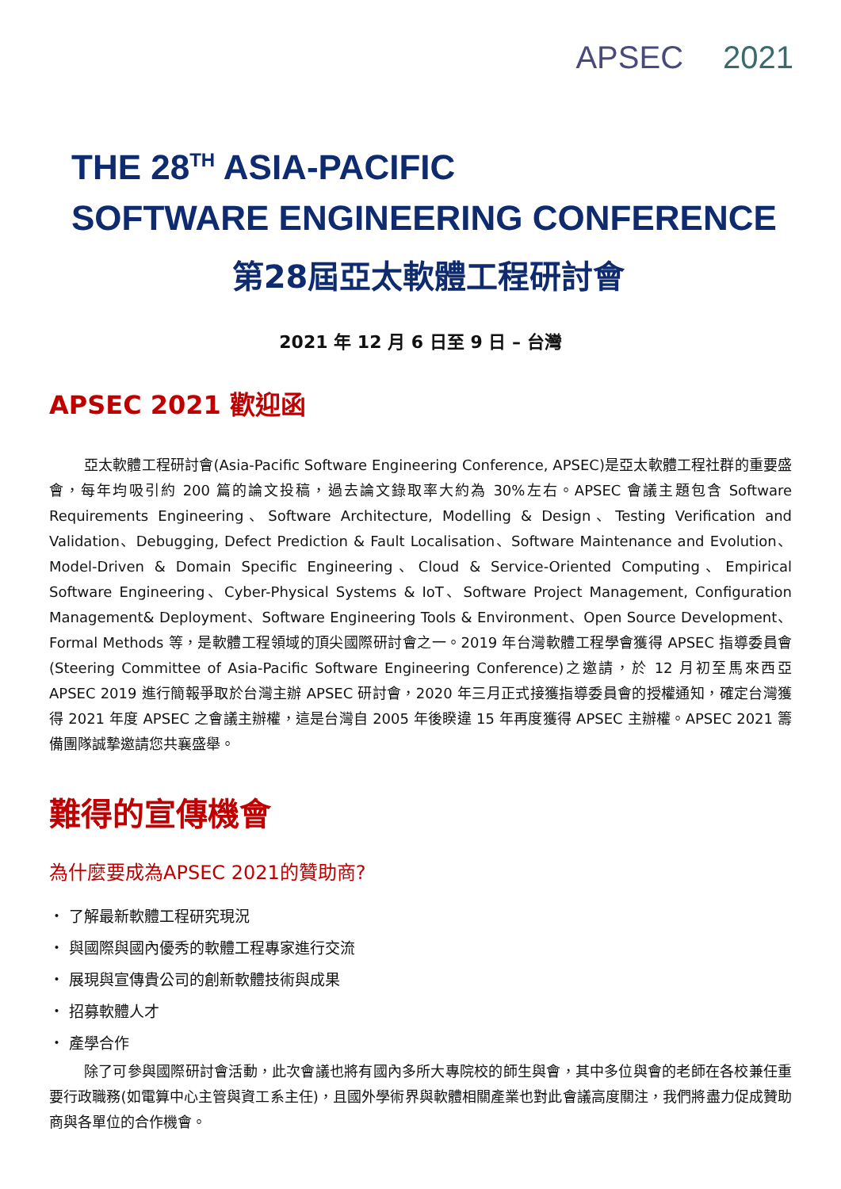APSEC 2021
THE 28<sup>TH</sup> ASIA-PACIFIC
SOFTWARE ENGINEERING CONFERENCE
第28屆亞太軟體工程研討會
2021 年 12 月 6 日至 9 日 – 台灣
APSEC 2021 歡迎函
亞太軟體工程研討會(Asia-Pacific Software Engineering Conference, APSEC)是亞太軟體工程社群的重要盛會，每年均吸引約 200 篇的論文投稿，過去論文錄取率大約為 30%左右。APSEC 會議主題包含 Software Requirements Engineering、Software Architecture, Modelling & Design、Testing Verification and Validation、Debugging, Defect Prediction & Fault Localisation、Software Maintenance and Evolution、Model-Driven & Domain Specific Engineering、Cloud & Service-Oriented Computing、Empirical Software Engineering、Cyber-Physical Systems & IoT、Software Project Management, Configuration Management& Deployment、Software Engineering Tools & Environment、Open Source Development、Formal Methods 等，是軟體工程領域的頂尖國際研討會之一。2019 年台灣軟體工程學會獲得 APSEC 指導委員會(Steering Committee of Asia-Pacific Software Engineering Conference)之邀請，於 12 月初至馬來西亞 APSEC 2019 進行簡報爭取於台灣主辦 APSEC 研討會，2020 年三月正式接獲指導委員會的授權通知，確定台灣獲得 2021 年度 APSEC 之會議主辦權，這是台灣自 2005 年後睽違 15 年再度獲得 APSEC 主辦權。APSEC 2021 籌備團隊誠摯邀請您共襄盛舉。
難得的宣傳機會
為什麼要成為APSEC 2021的贊助商?
・ 了解最新軟體工程研究現況
・ 與國際與國內優秀的軟體工程專家進行交流
・ 展現與宣傳貴公司的創新軟體技術與成果
・ 招募軟體人才
・ 產學合作
除了可參與國際研討會活動，此次會議也將有國內多所大專院校的師生與會，其中多位與會的老師在各校兼任重要行政職務(如電算中心主管與資工系主任)，且國外學術界與軟體相關產業也對此會議高度關注，我們將盡力促成贊助商與各單位的合作機會。